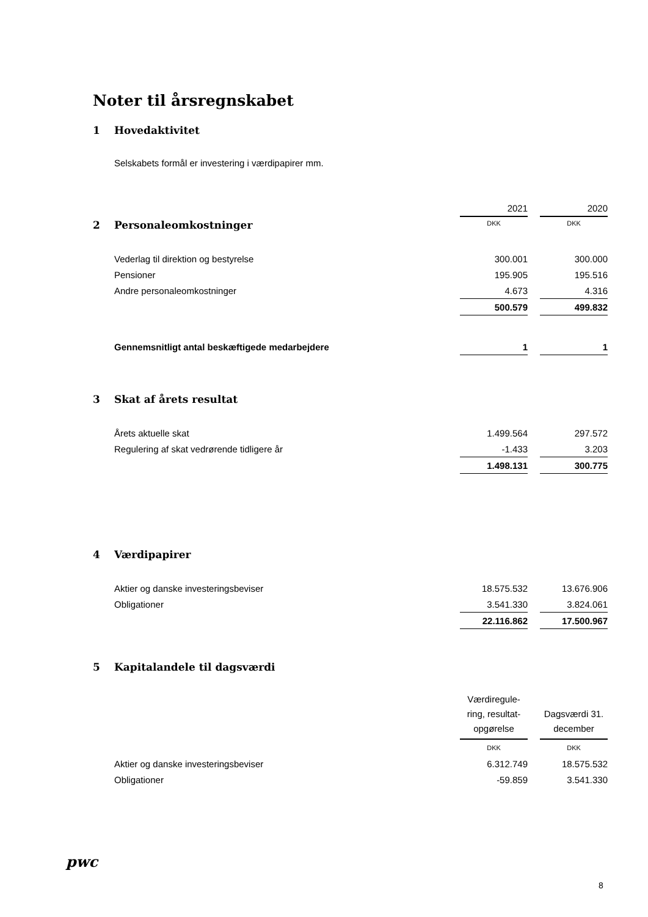Noter til årsregnskabet
| 1 | Hovedaktivitet | | | |
| | Selskabets formål er investering i værdipapirer mm. | | | |
| | | 2021 | | 2020 |
| 2 | Personaleomkostninger | DKK | | DKK |
| | Vederlag til direktion og bestyrelse | 300.001 | | 300.000 |
| | Pensioner | 195.905 | | 195.516 |
| | Andre personaleomkostninger | 4.673 | | 4.316 |
| | | 500.579 | | 499.832 |
| | Gennemsnitligt antal beskæftigede medarbejdere | 1 | | 1 |
| 3 | Skat af årets resultat | | | |
| | Årets aktuelle skat | 1.499.564 | | 297.572 |
| | Regulering af skat vedrørende tidligere år | -1.433 | | 3.203 |
| | | 1.498.131 | | 300.775 |
| 4 | Værdipapirer | | | |
| | Aktier og danske investeringsbeviser | 18.575.532 | | 13.676.906 |
| | Obligationer | 3.541.330 | | 3.824.061 |
| | | 22.116.862 | | 17.500.967 |
| 5 | Kapitalandele til dagsværdi | | | |
| | | Værdiregule- ring, resultat- opgørelse | | Dagsværdi 31. december |
| | | DKK | | DKK |
| | Aktier og danske investeringsbeviser | 6.312.749 | | 18.575.532 |
| | Obligationer | -59.859 | | 3.541.330 |
pwc
8